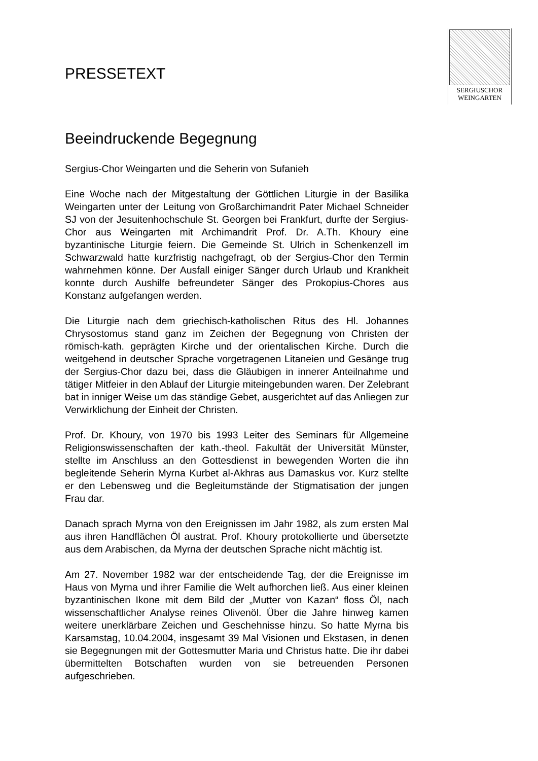SERGIUSCHOR
WEINGARTEN
PRESSETEXT
Beeindruckende Begegnung
Sergius-Chor Weingarten und die Seherin von Sufanieh
Eine Woche nach der Mitgestaltung der Göttlichen Liturgie in der Basilika Weingarten unter der Leitung von Großarchimandrit Pater Michael Schneider SJ von der Jesuitenhochschule St. Georgen bei Frankfurt, durfte der Sergius-Chor aus Weingarten mit Archimandrit Prof. Dr. A.Th. Khoury eine byzantinische Liturgie feiern. Die Gemeinde St. Ulrich in Schenkenzell im Schwarzwald hatte kurzfristig nachgefragt, ob der Sergius-Chor den Termin wahrnehmen könne. Der Ausfall einiger Sänger durch Urlaub und Krankheit konnte durch Aushilfe befreundeter Sänger des Prokopius-Chores aus Konstanz aufgefangen werden.
Die Liturgie nach dem griechisch-katholischen Ritus des Hl. Johannes Chrysostomus stand ganz im Zeichen der Begegnung von Christen der römisch-kath. geprägten Kirche und der orientalischen Kirche. Durch die weitgehend in deutscher Sprache vorgetragenen Litaneien und Gesänge trug der Sergius-Chor dazu bei, dass die Gläubigen in innerer Anteilnahme und tätiger Mitfeier in den Ablauf der Liturgie miteingebunden waren. Der Zelebrant bat in inniger Weise um das ständige Gebet, ausgerichtet auf das Anliegen zur Verwirklichung der Einheit der Christen.
Prof. Dr. Khoury, von 1970 bis 1993 Leiter des Seminars für Allgemeine Religionswissenschaften der kath.-theol. Fakultät der Universität Münster, stellte im Anschluss an den Gottesdienst in bewegenden Worten die ihn begleitende Seherin Myrna Kurbet al-Akhras aus Damaskus vor. Kurz stellte er den Lebensweg und die Begleitumstände der Stigmatisation der jungen Frau dar.
Danach sprach Myrna von den Ereignissen im Jahr 1982, als zum ersten Mal aus ihren Handflächen Öl austrat. Prof. Khoury protokollierte und übersetzte aus dem Arabischen, da Myrna der deutschen Sprache nicht mächtig ist.
Am 27. November 1982 war der entscheidende Tag, der die Ereignisse im Haus von Myrna und ihrer Familie die Welt aufhorchen ließ. Aus einer kleinen byzantinischen Ikone mit dem Bild der „Mutter von Kazan“ floss Öl, nach wissenschaftlicher Analyse reines Olivenöl. Über die Jahre hinweg kamen weitere unerklärbare Zeichen und Geschehnisse hinzu. So hatte Myrna bis Karsamstag, 10.04.2004, insgesamt 39 Mal Visionen und Ekstasen, in denen sie Begegnungen mit der Gottesmutter Maria und Christus hatte. Die ihr dabei übermittelten Botschaften wurden von sie betreuenden Personen aufgeschrieben.